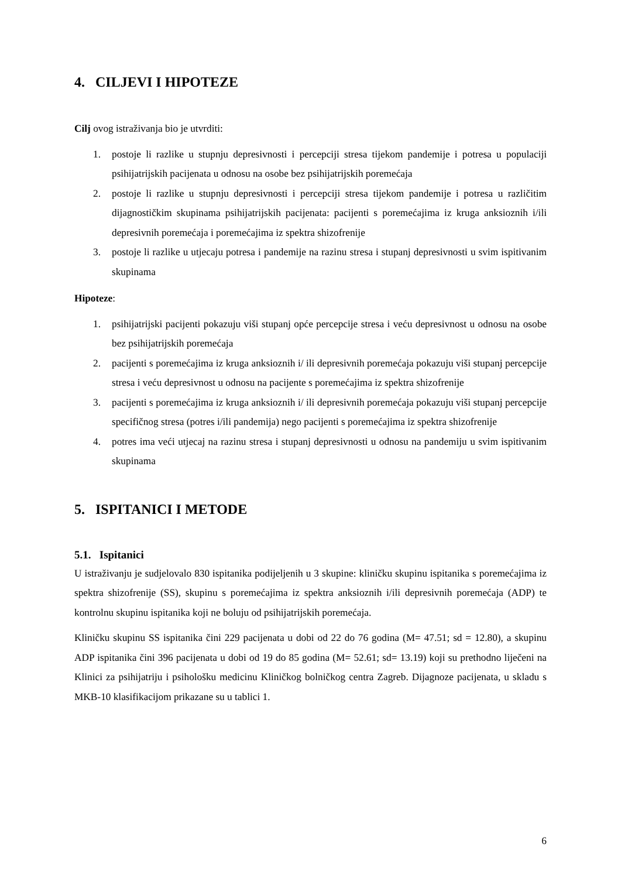4. CILJEVI I HIPOTEZE
Cilj ovog istraživanja bio je utvrditi:
1. postoje li razlike u stupnju depresivnosti i percepciji stresa tijekom pandemije i potresa u populaciji psihijatrijskih pacijenata u odnosu na osobe bez psihijatrijskih poremećaja
2. postoje li razlike u stupnju depresivnosti i percepciji stresa tijekom pandemije i potresa u različitim dijagnostičkim skupinama psihijatrijskih pacijenata: pacijenti s poremećajima iz kruga anksioznih i/ili depresivnih poremećaja i poremećajima iz spektra shizofrenije
3. postoje li razlike u utjecaju potresa i pandemije na razinu stresa i stupanj depresivnosti u svim ispitivanim skupinama
Hipoteze:
1. psihijatrijski pacijenti pokazuju viši stupanj opće percepcije stresa i veću depresivnost u odnosu na osobe bez psihijatrijskih poremećaja
2. pacijenti s poremećajima iz kruga anksioznih i/ ili depresivnih poremećaja pokazuju viši stupanj percepcije stresa i veću depresivnost u odnosu na pacijente s poremećajima iz spektra shizofrenije
3. pacijenti s poremećajima iz kruga anksioznih i/ ili depresivnih poremećaja pokazuju viši stupanj percepcije specifičnog stresa (potres i/ili pandemija) nego pacijenti s poremećajima iz spektra shizofrenije
4. potres ima veći utjecaj na razinu stresa i stupanj depresivnosti u odnosu na pandemiju u svim ispitivanim skupinama
5. ISPITANICI I METODE
5.1. Ispitanici
U istraživanju je sudjelovalo 830 ispitanika podijeljenih u 3 skupine: kliničku skupinu ispitanika s poremećajima iz spektra shizofrenije (SS), skupinu s poremećajima iz spektra anksioznih i/ili depresivnih poremećaja (ADP) te kontrolnu skupinu ispitanika koji ne boluju od psihijatrijskih poremećaja.
Kliničku skupinu SS ispitanika čini 229 pacijenata u dobi od 22 do 76 godina (M= 47.51; sd = 12.80), a skupinu ADP ispitanika čini 396 pacijenata u dobi od 19 do 85 godina (M= 52.61; sd= 13.19) koji su prethodno liječeni na Klinici za psihijatriju i psihološku medicinu Kliničkog bolničkog centra Zagreb. Dijagnoze pacijenata, u skladu s MKB-10 klasifikacijom prikazane su u tablici 1.
6